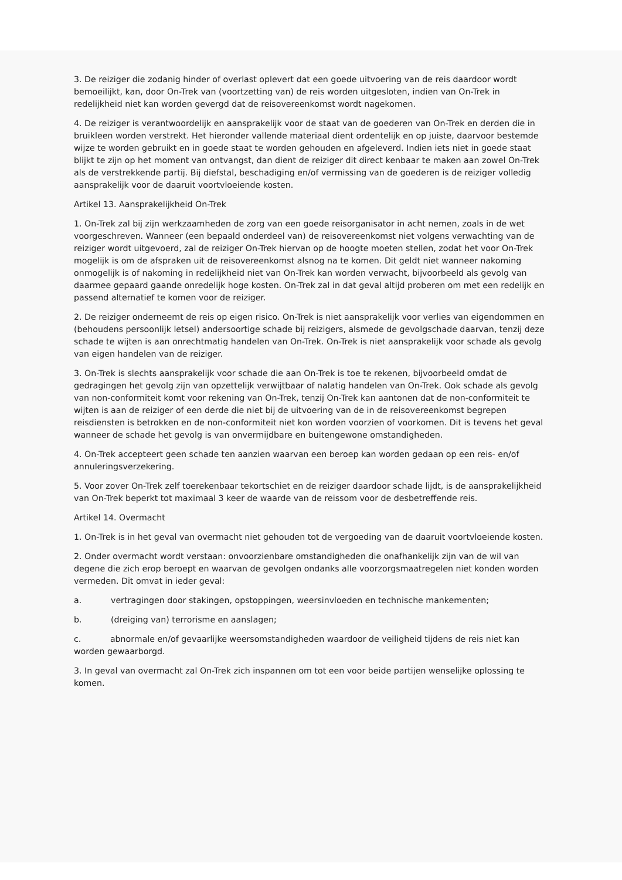3. De reiziger die zodanig hinder of overlast oplevert dat een goede uitvoering van de reis daardoor wordt bemoeilijkt, kan, door On-Trek van (voortzetting van) de reis worden uitgesloten, indien van On-Trek in redelijkheid niet kan worden gevergd dat de reisovereenkomst wordt nagekomen.
4. De reiziger is verantwoordelijk en aansprakelijk voor de staat van de goederen van On-Trek en derden die in bruikleen worden verstrekt. Het hieronder vallende materiaal dient ordentelijk en op juiste, daarvoor bestemde wijze te worden gebruikt en in goede staat te worden gehouden en afgeleverd. Indien iets niet in goede staat blijkt te zijn op het moment van ontvangst, dan dient de reiziger dit direct kenbaar te maken aan zowel On-Trek als de verstrekkende partij. Bij diefstal, beschadiging en/of vermissing van de goederen is de reiziger volledig aansprakelijk voor de daaruit voortvloeiende kosten.
Artikel 13. Aansprakelijkheid On-Trek
1. On-Trek zal bij zijn werkzaamheden de zorg van een goede reisorganisator in acht nemen, zoals in de wet voorgeschreven. Wanneer (een bepaald onderdeel van) de reisovereenkomst niet volgens verwachting van de reiziger wordt uitgevoerd, zal de reiziger On-Trek hiervan op de hoogte moeten stellen, zodat het voor On-Trek mogelijk is om de afspraken uit de reisovereenkomst alsnog na te komen. Dit geldt niet wanneer nakoming onmogelijk is of nakoming in redelijkheid niet van On-Trek kan worden verwacht, bijvoorbeeld als gevolg van daarmee gepaard gaande onredelijk hoge kosten. On-Trek zal in dat geval altijd proberen om met een redelijk en passend alternatief te komen voor de reiziger.
2. De reiziger onderneemt de reis op eigen risico. On-Trek is niet aansprakelijk voor verlies van eigendommen en (behoudens persoonlijk letsel) andersoortige schade bij reizigers, alsmede de gevolgschade daarvan, tenzij deze schade te wijten is aan onrechtmatig handelen van On-Trek. On-Trek is niet aansprakelijk voor schade als gevolg van eigen handelen van de reiziger.
3. On-Trek is slechts aansprakelijk voor schade die aan On-Trek is toe te rekenen, bijvoorbeeld omdat de gedragingen het gevolg zijn van opzettelijk verwijtbaar of nalatig handelen van On-Trek. Ook schade als gevolg van non-conformiteit komt voor rekening van On-Trek, tenzij On-Trek kan aantonen dat de non-conformiteit te wijten is aan de reiziger of een derde die niet bij de uitvoering van de in de reisovereenkomst begrepen reisdiensten is betrokken en de non-conformiteit niet kon worden voorzien of voorkomen. Dit is tevens het geval wanneer de schade het gevolg is van onvermijdbare en buitengewone omstandigheden.
4. On-Trek accepteert geen schade ten aanzien waarvan een beroep kan worden gedaan op een reis- en/of annuleringsverzekering.
5. Voor zover On-Trek zelf toerekenbaar tekortschiet en de reiziger daardoor schade lijdt, is de aansprakelijkheid van On-Trek beperkt tot maximaal 3 keer de waarde van de reissom voor de desbetreffende reis.
Artikel 14. Overmacht
1. On-Trek is in het geval van overmacht niet gehouden tot de vergoeding van de daaruit voortvloeiende kosten.
2. Onder overmacht wordt verstaan: onvoorzienbare omstandigheden die onafhankelijk zijn van de wil van degene die zich erop beroept en waarvan de gevolgen ondanks alle voorzorgsmaatregelen niet konden worden vermeden. Dit omvat in ieder geval:
a. vertragingen door stakingen, opstoppingen, weersinvloeden en technische mankementen;
b. (dreiging van) terrorisme en aanslagen;
c. abnormale en/of gevaarlijke weersomstandigheden waardoor de veiligheid tijdens de reis niet kan worden gewaarborgd.
3. In geval van overmacht zal On-Trek zich inspannen om tot een voor beide partijen wenselijke oplossing te komen.